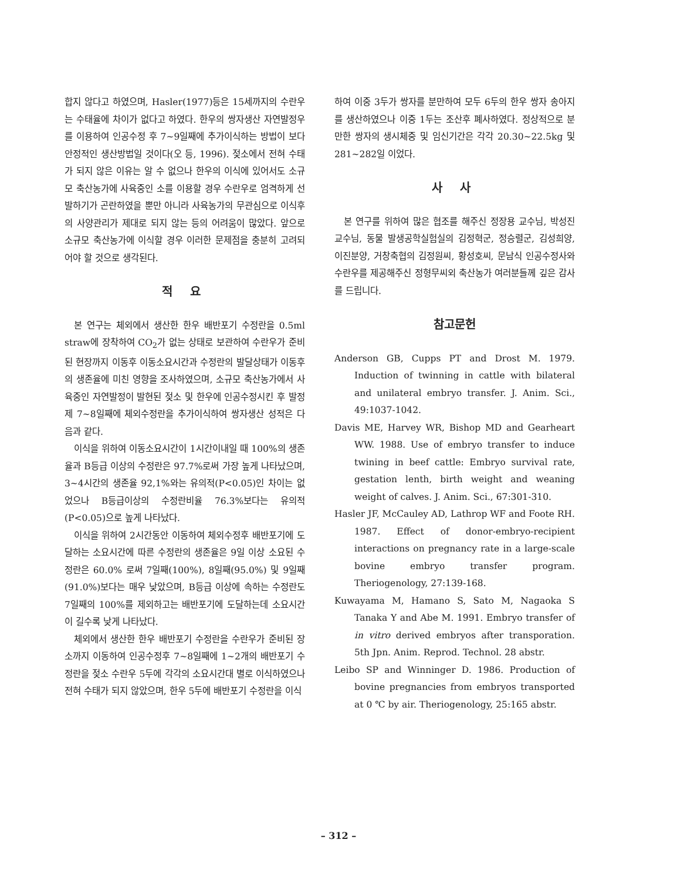합지 않다고 하였으며, Hasler(1977)등은 15세까지의 수란우는 수태율에 차이가 없다고 하였다. 한우의 쌍자생산 자연발정우를 이용하여 인공수정 후 7~9일째에 추가이식하는 방법이 보다 안정적인 생산방법일 것이다(오 등, 1996). 젖소에서 전혀 수태가 되지 않은 이유는 알 수 없으나 한우의 이식에 있어서도 소규모 축산농가에 사육중인 소를 이용할 경우 수란우로 엄격하게 선발하기가 곤란하였을 뿐만 아니라 사육농가의 무관심으로 이식후의 사양관리가 제대로 되지 않는 등의 어려움이 많았다. 앞으로 소규모 축산농가에 이식할 경우 이러한 문제점을 충분히 고려되어야 할 것으로 생각된다.
적 요
본 연구는 체외에서 생산한 한우 배반포기 수정란을 0.5ml straw에 장착하여 CO<sub>2</sub>가 없는 상태로 보관하여 수란우가 준비된 현장까지 이동후 이동소요시간과 수정란의 발달상태가 이동후의 생존율에 미친 영향을 조사하였으며, 소규모 축산농가에서 사육중인 자연발정이 발현된 젖소 및 한우에 인공수정시킨 후 발정 제 7~8일째에 체외수정란을 추가이식하여 쌍자생산 성적은 다음과 같다.
이식을 위하여 이동소요시간이 1시간이내일 때 100%의 생존율과 B등급 이상의 수정란은 97.7%로써 가장 높게 나타났으며, 3~4시간의 생존율 92,1%와는 유의적(P<0.05)인 차이는 없었으나 B등급이상의 수정란비율 76.3%보다는 유의적(P<0.05)으로 높게 나타났다.
이식을 위하여 2시간동안 이동하여 체외수정후 배반포기에 도달하는 소요시간에 따른 수정란의 생존율은 9일 이상 소요된 수정란은 60.0% 로써 7일째(100%), 8일째(95.0%) 및 9일째(91.0%)보다는 매우 낮았으며, B등급 이상에 속하는 수정란도 7일째의 100%를 제외하고는 배반포기에 도달하는데 소요시간이 길수록 낮게 나타났다.
체외에서 생산한 한우 배반포기 수정란을 수란우가 준비된 장소까지 이동하여 인공수정후 7~8일째에 1~2개의 배반포기 수정란을 젖소 수란우 5두에 각각의 소요시간대 별로 이식하였으나 전혀 수태가 되지 않았으며, 한우 5두에 배반포기 수정란을 이식
하여 이중 3두가 쌍자를 분만하여 모두 6두의 한우 쌍자 송아지를 생산하였으나 이중 1두는 조산후 폐사하였다. 정상적으로 분만한 쌍자의 생시체중 및 임신기간은 각각 20.30~22.5kg 및 281~282일 이었다.
사 사
본 연구를 위하여 많은 협조를 해주신 정장용 교수님, 박성진 교수님, 동물 발생공학실험실의 김정혁군, 정승렬군, 김성희양, 이진분양, 거창축협의 김정원씨, 황성호씨, 문남식 인공수정사와 수란우를 제공해주신 정형무씨외 축산농가 여러분들께 깊은 감사를 드립니다.
참고문헌
Anderson GB, Cupps PT and Drost M. 1979. Induction of twinning in cattle with bilateral and unilateral embryo transfer. J. Anim. Sci., 49:1037-1042.
Davis ME, Harvey WR, Bishop MD and Gearheart WW. 1988. Use of embryo transfer to induce twining in beef cattle: Embryo survival rate, gestation lenth, birth weight and weaning weight of calves. J. Anim. Sci., 67:301-310.
Hasler JF, McCauley AD, Lathrop WF and Foote RH. 1987. Effect of donor-embryo-recipient interactions on pregnancy rate in a large-scale bovine embryo transfer program. Theriogenology, 27:139-168.
Kuwayama M, Hamano S, Sato M, Nagaoka S Tanaka Y and Abe M. 1991. Embryo transfer of in vitro derived embryos after transporation. 5th Jpn. Anim. Reprod. Technol. 28 abstr.
Leibo SP and Winninger D. 1986. Production of bovine pregnancies from embryos transported at 0 ℃ by air. Theriogenology, 25:165 abstr.
– 312 –